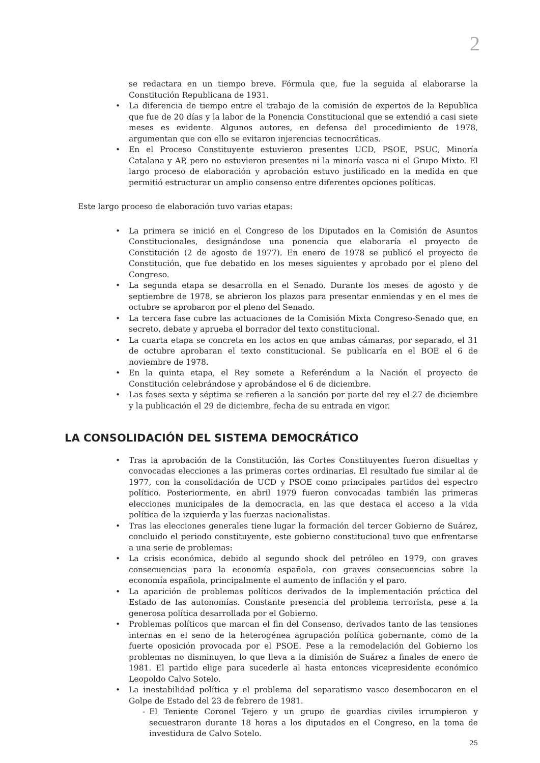2
se redactara en un tiempo breve. Fórmula que, fue la seguida al elaborarse la Constitución Republicana de 1931.
• La diferencia de tiempo entre el trabajo de la comisión de expertos de la Republica que fue de 20 días y la labor de la Ponencia Constitucional que se extendió a casi siete meses es evidente. Algunos autores, en defensa del procedimiento de 1978, argumentan que con ello se evitaron injerencias tecnocráticas.
• En el Proceso Constituyente estuvieron presentes UCD, PSOE, PSUC, Minoría Catalana y AP, pero no estuvieron presentes ni la minoría vasca ni el Grupo Mixto. El largo proceso de elaboración y aprobación estuvo justificado en la medida en que permitió estructurar un amplio consenso entre diferentes opciones políticas.
Este largo proceso de elaboración tuvo varias etapas:
• La primera se inició en el Congreso de los Diputados en la Comisión de Asuntos Constitucionales, designándose una ponencia que elaboraría el proyecto de Constitución (2 de agosto de 1977). En enero de 1978 se publicó el proyecto de Constitución, que fue debatido en los meses siguientes y aprobado por el pleno del Congreso.
• La segunda etapa se desarrolla en el Senado. Durante los meses de agosto y de septiembre de 1978, se abrieron los plazos para presentar enmiendas y en el mes de octubre se aprobaron por el pleno del Senado.
• La tercera fase cubre las actuaciones de la Comisión Mixta Congreso-Senado que, en secreto, debate y aprueba el borrador del texto constitucional.
• La cuarta etapa se concreta en los actos en que ambas cámaras, por separado, el 31 de octubre aprobaran el texto constitucional. Se publicaría en el BOE el 6 de noviembre de 1978.
• En la quinta etapa, el Rey somete a Referéndum a la Nación el proyecto de Constitución celebrándose y aprobándose el 6 de diciembre.
• Las fases sexta y séptima se refieren a la sanción por parte del rey el 27 de diciembre y la publicación el 29 de diciembre, fecha de su entrada en vigor.
LA CONSOLIDACIÓN DEL SISTEMA DEMOCRÁTICO
• Tras la aprobación de la Constitución, las Cortes Constituyentes fueron disueltas y convocadas elecciones a las primeras cortes ordinarias. El resultado fue similar al de 1977, con la consolidación de UCD y PSOE como principales partidos del espectro político. Posteriormente, en abril 1979 fueron convocadas también las primeras elecciones municipales de la democracia, en las que destaca el acceso a la vida política de la izquierda y las fuerzas nacionalistas.
• Tras las elecciones generales tiene lugar la formación del tercer Gobierno de Suárez, concluido el periodo constituyente, este gobierno constitucional tuvo que enfrentarse a una serie de problemas:
• La crisis económica, debido al segundo shock del petróleo en 1979, con graves consecuencias para la economía española, con graves consecuencias sobre la economía española, principalmente el aumento de inflación y el paro.
• La aparición de problemas políticos derivados de la implementación práctica del Estado de las autonomías. Constante presencia del problema terrorista, pese a la generosa política desarrollada por el Gobierno.
• Problemas políticos que marcan el fin del Consenso, derivados tanto de las tensiones internas en el seno de la heterogénea agrupación política gobernante, como de la fuerte oposición provocada por el PSOE. Pese a la remodelación del Gobierno los problemas no disminuyen, lo que lleva a la dimisión de Suárez a finales de enero de 1981. El partido elige para sucederle al hasta entonces vicepresidente económico Leopoldo Calvo Sotelo.
• La inestabilidad política y el problema del separatismo vasco desembocaron en el Golpe de Estado del 23 de febrero de 1981.
- El Teniente Coronel Tejero y un grupo de guardias civiles irrumpieron y secuestraron durante 18 horas a los diputados en el Congreso, en la toma de investidura de Calvo Sotelo.
25